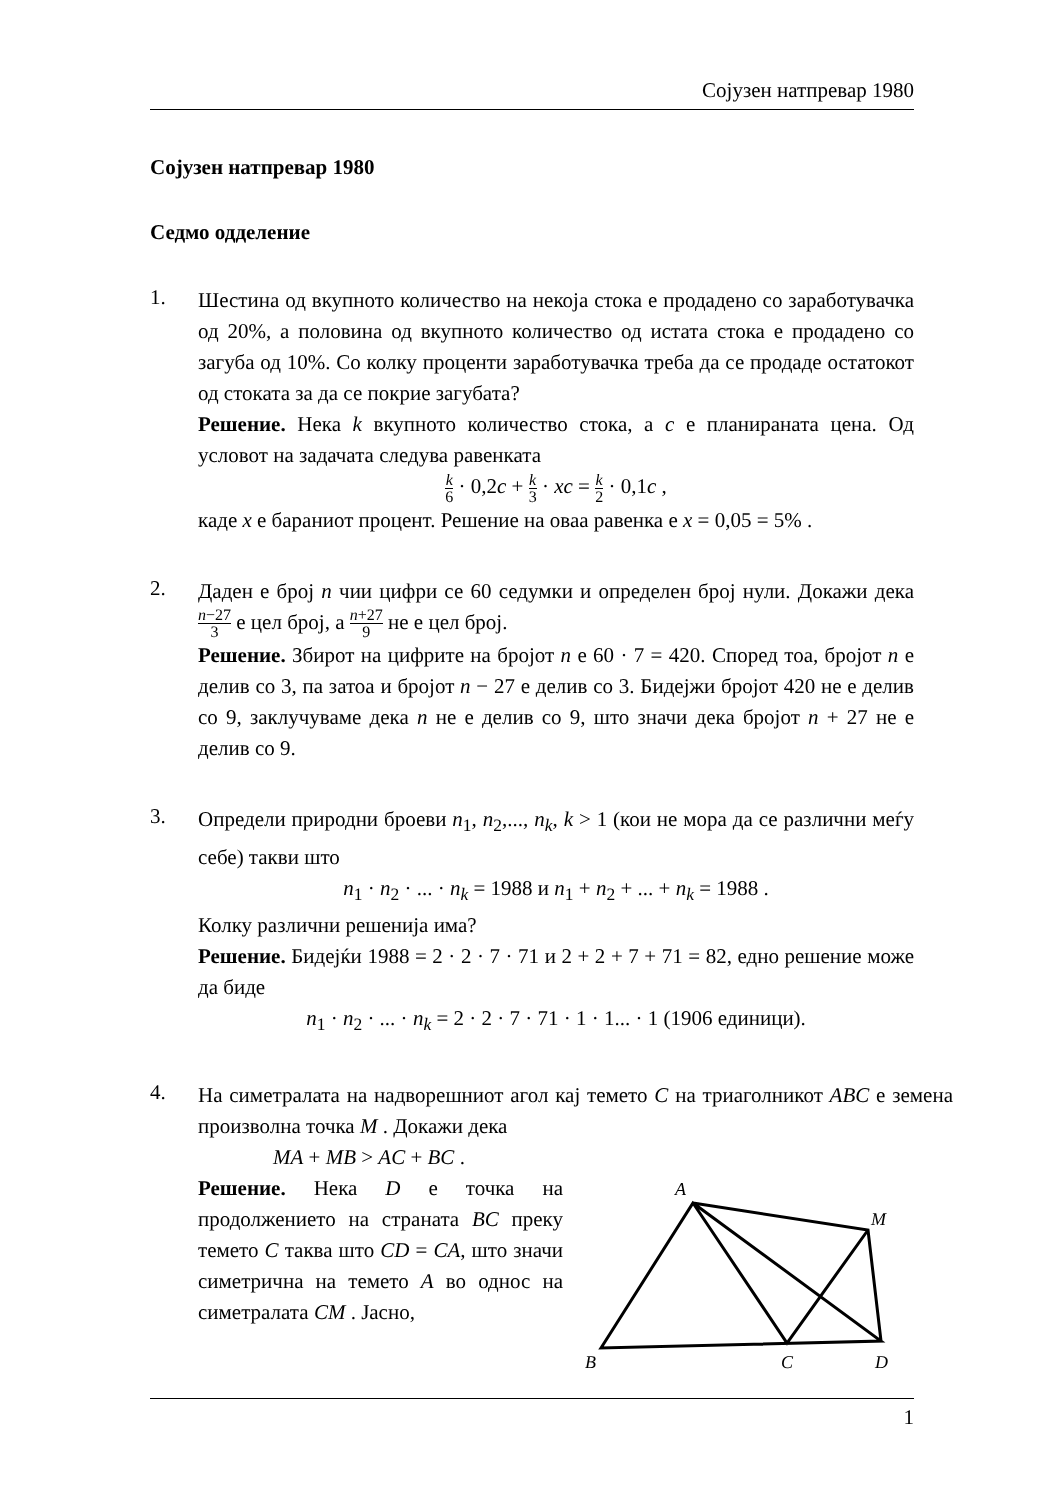Сојузен натпревар 1980
Сојузен натпревар 1980
Седмо одделение
1.
Шестина од вкупното количество на некоја стока е продадено со заработувачка од 20%, а половина од вкупното количество од истата стока е продадено со загуба од 10%. Со колку проценти заработувачка треба да се продаде остатокот од стоката за да се покрие загубата?
Решение. Нека k вкупното количество стока, а c е планираната цена. Од условот на задачата следува равенката
k 6 · 0,2c + k 3 · xc = k 2 · 0,1c ,
каде x е бараниот процент. Решение на оваа равенка е x = 0,05 = 5% .
2.
Даден е број n чии цифри се 60 седумки и определен број нули. Докажи дека n−27 3 е цел број, а n+27 9 не е цел број.
Решение. Збирот на цифрите на бројот n е 60 · 7 = 420. Според тоа, бројот n е делив со 3, па затоа и бројот n − 27 е делив со 3. Бидејжи бројот 420 не е делив со 9, заклучуваме дека n не е делив со 9, што значи дека бројот n + 27 не е делив со 9.
3.
Определи природни броеви n<sub>1</sub>, n<sub>2</sub>,..., n<sub>k</sub>, k > 1 (кои не мора да се различни меѓу себе) такви што
n<sub>1</sub> · n<sub>2</sub> · ... · n<sub>k</sub> = 1988 и n<sub>1</sub> + n<sub>2</sub> + ... + n<sub>k</sub> = 1988 .
Колку различни решенија има?
Решение. Бидејќи 1988 = 2 · 2 · 7 · 71 и 2 + 2 + 7 + 71 = 82, едно решение може да биде
n<sub>1</sub> · n<sub>2</sub> · ... · n<sub>k</sub> = 2 · 2 · 7 · 71 · 1 · 1... · 1 (1906 единици).
4.
На симетралата на надворешниот агол кај темето C на триаголникот ABC е земена произволна точка M . Докажи дека
MA + MB > AC + BC .
Решение. Нека D е точка на продолжението на страната BC преку темето C таква што CD = CA, што значи симетрична на темето A во однос на симетралата CM . Јасно,
A
M
B
C
D
1